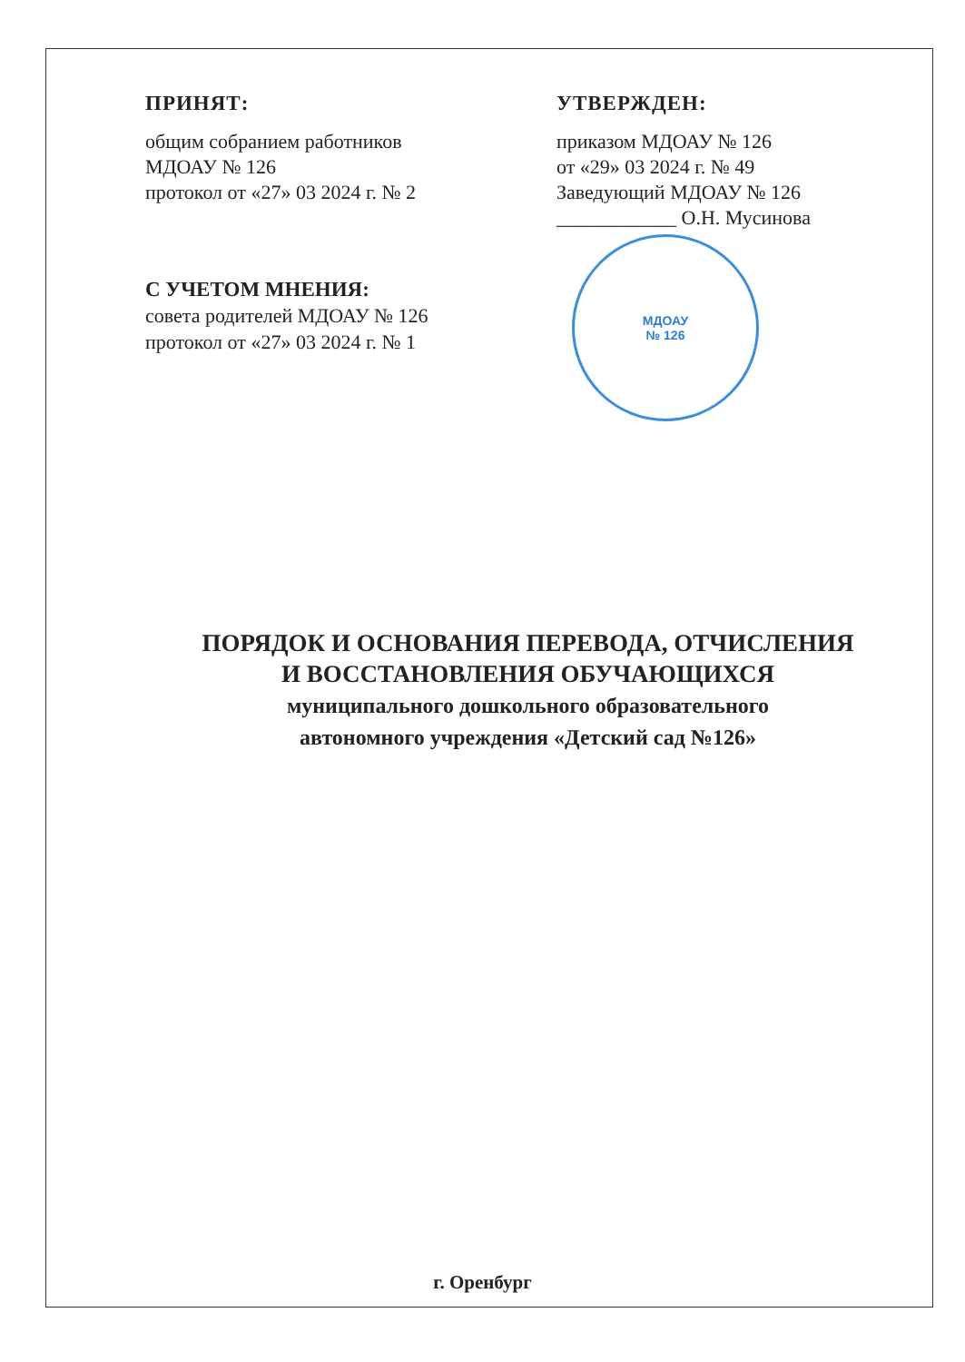ПРИНЯТ:
общим собранием работников
МДОАУ № 126
протокол от «27» 03 2024 г. № 2
УТВЕРЖДЕН:
приказом МДОАУ № 126
от «29» 03 2024 г. № 49
Заведующий МДОАУ № 126
____________ О.Н. Мусинова
С УЧЕТОМ МНЕНИЯ:
совета родителей МДОАУ № 126
протокол от «27» 03 2024 г. № 1
МДОАУ
№ 126
ПОРЯДОК И ОСНОВАНИЯ ПЕРЕВОДА, ОТЧИСЛЕНИЯ
И ВОССТАНОВЛЕНИЯ ОБУЧАЮЩИХСЯ
муниципального дошкольного образовательного
автономного учреждения «Детский сад №126»
г. Оренбург